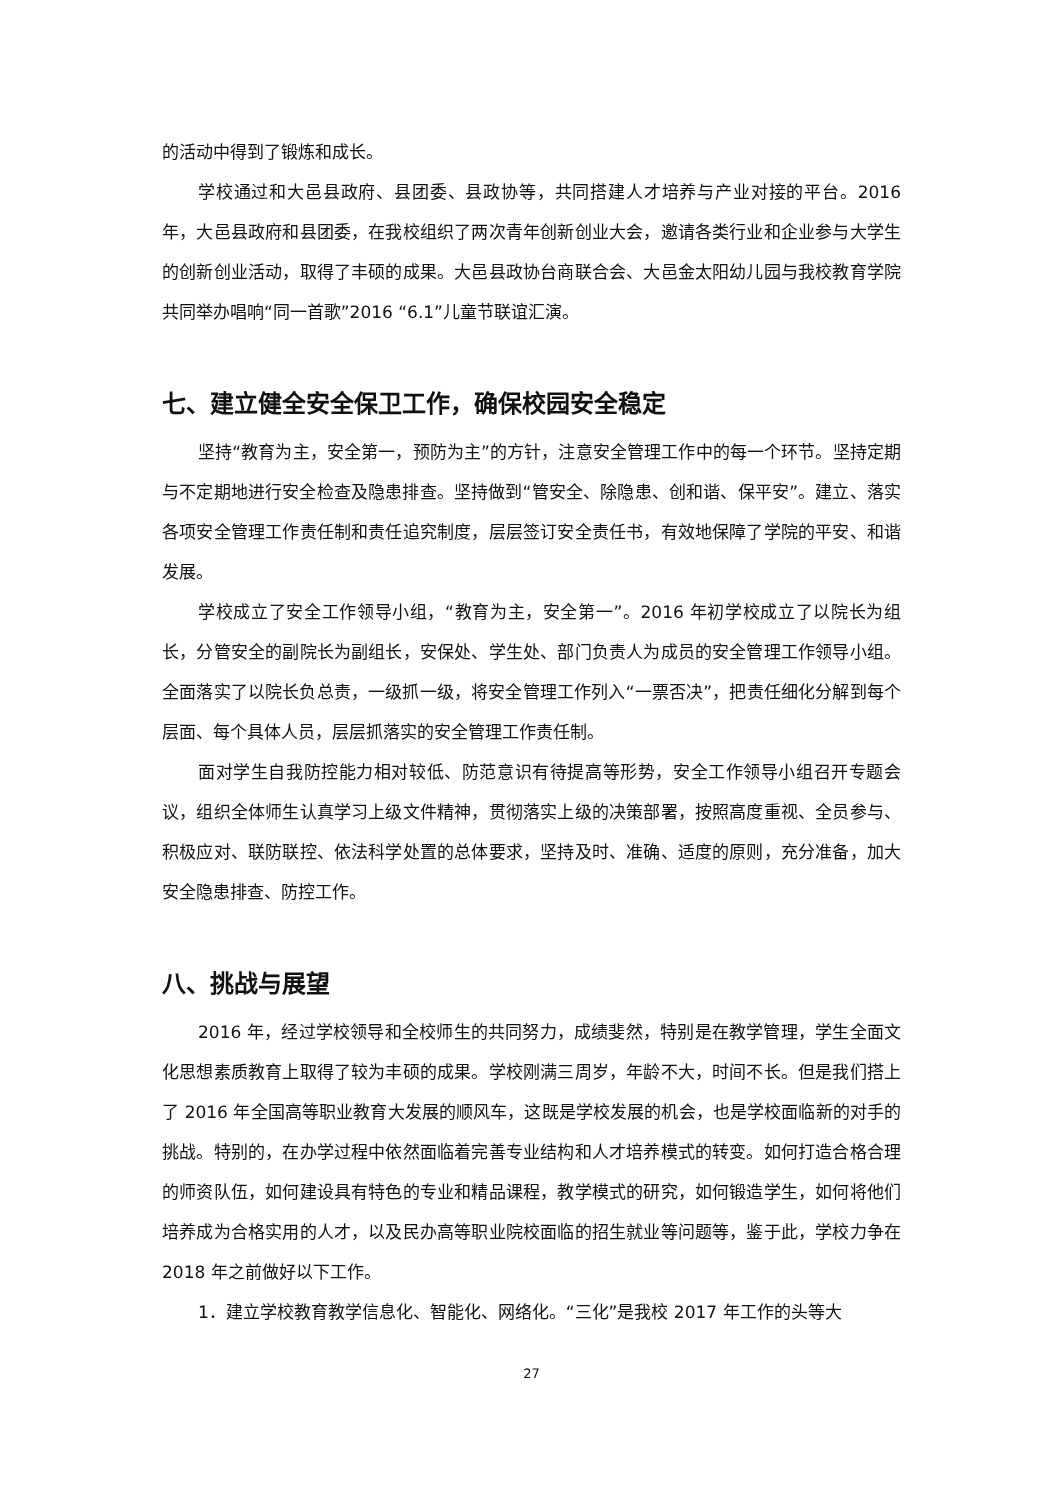的活动中得到了锻炼和成长。
学校通过和大邑县政府、县团委、县政协等，共同搭建人才培养与产业对接的平台。2016年，大邑县政府和县团委，在我校组织了两次青年创新创业大会，邀请各类行业和企业参与大学生的创新创业活动，取得了丰硕的成果。大邑县政协台商联合会、大邑金太阳幼儿园与我校教育学院共同举办唱响“同一首歌”2016 “6.1”儿童节联谊汇演。
七、建立健全安全保卫工作，确保校园安全稳定
坚持“教育为主，安全第一，预防为主”的方针，注意安全管理工作中的每一个环节。坚持定期与不定期地进行安全检查及隐患排查。坚持做到“管安全、除隐患、创和谐、保平安”。建立、落实各项安全管理工作责任制和责任追究制度，层层签订安全责任书，有效地保障了学院的平安、和谐发展。
学校成立了安全工作领导小组，“教育为主，安全第一”。2016 年初学校成立了以院长为组长，分管安全的副院长为副组长，安保处、学生处、部门负责人为成员的安全管理工作领导小组。全面落实了以院长负总责，一级抓一级，将安全管理工作列入“一票否决”，把责任细化分解到每个层面、每个具体人员，层层抓落实的安全管理工作责任制。
面对学生自我防控能力相对较低、防范意识有待提高等形势，安全工作领导小组召开专题会议，组织全体师生认真学习上级文件精神，贯彻落实上级的决策部署，按照高度重视、全员参与、积极应对、联防联控、依法科学处置的总体要求，坚持及时、准确、适度的原则，充分准备，加大安全隐患排查、防控工作。
八、挑战与展望
2016 年，经过学校领导和全校师生的共同努力，成绩斐然，特别是在教学管理，学生全面文化思想素质教育上取得了较为丰硕的成果。学校刚满三周岁，年龄不大，时间不长。但是我们搭上了 2016 年全国高等职业教育大发展的顺风车，这既是学校发展的机会，也是学校面临新的对手的挑战。特别的，在办学过程中依然面临着完善专业结构和人才培养模式的转变。如何打造合格合理的师资队伍，如何建设具有特色的专业和精品课程，教学模式的研究，如何锻造学生，如何将他们培养成为合格实用的人才，以及民办高等职业院校面临的招生就业等问题等，鉴于此，学校力争在 2018 年之前做好以下工作。
1．建立学校教育教学信息化、智能化、网络化。“三化”是我校 2017 年工作的头等大
27